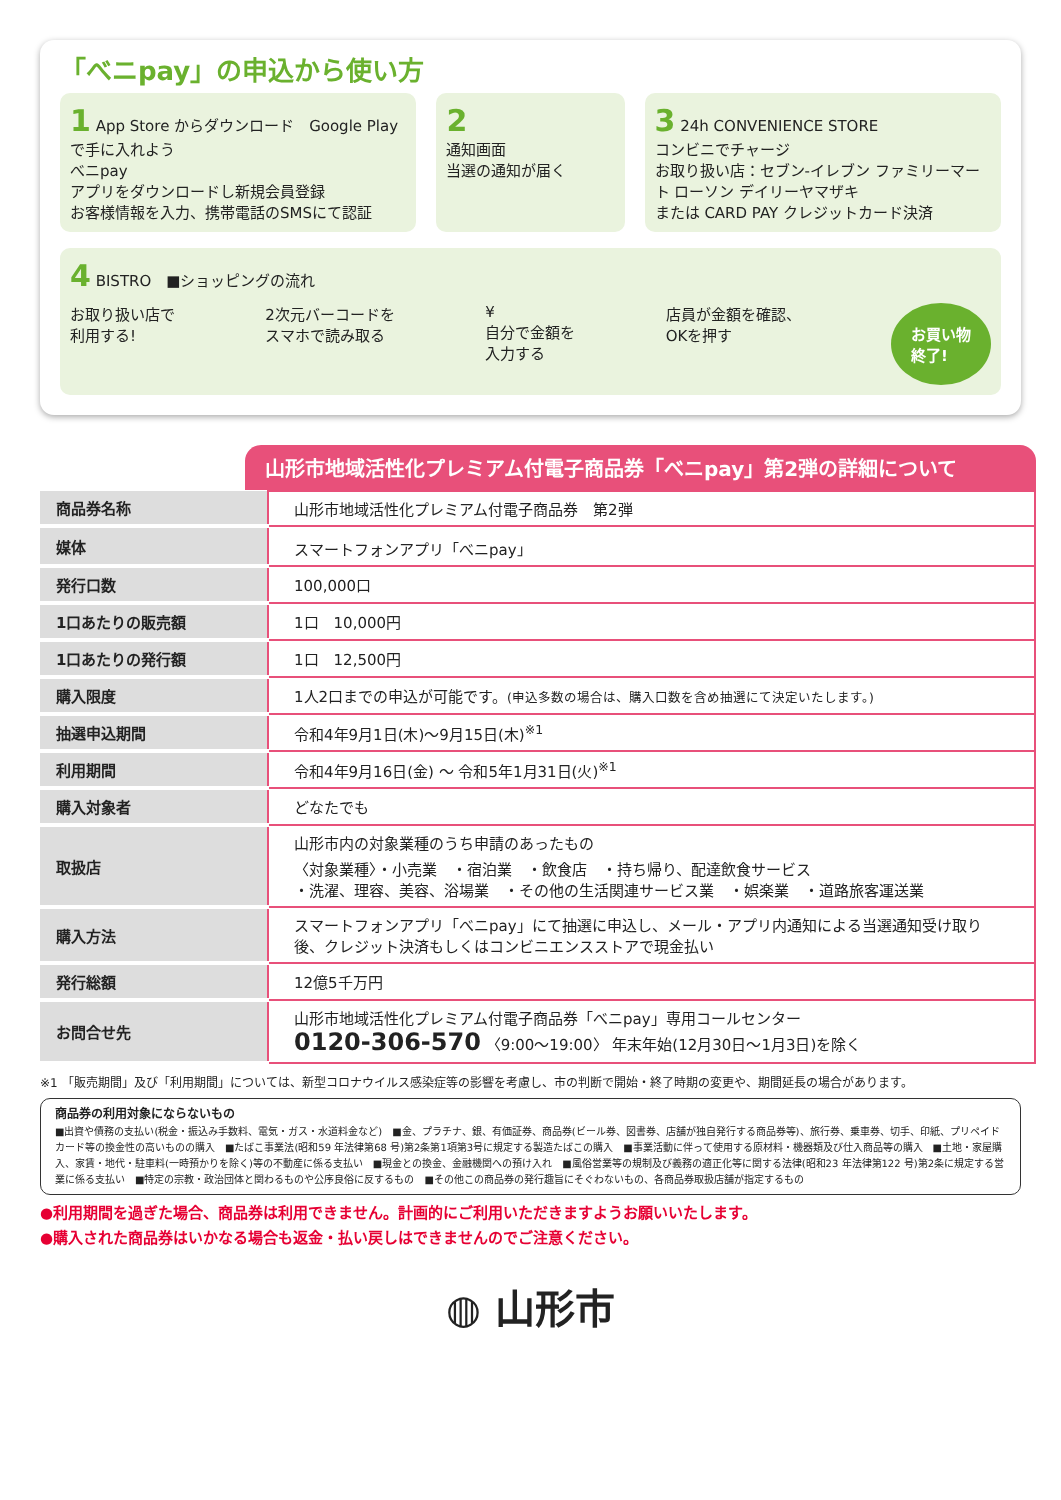「べニpay」の申込から使い方
1 App Store からダウンロード　Google Play で手に入れよう
べニpay
アプリをダウンロードし新規会員登録
お客様情報を入力、携帯電話のSMSにて認証
2
通知画面
当選の通知が届く
3 24h CONVENIENCE STORE
コンビニでチャージ
お取り扱い店：セブン-イレブン ファミリーマート ローソン デイリーヤマザキ
または CARD PAY クレジットカード決済
4 BISTRO　■ショッピングの流れ
お取り扱い店で
利用する!
2次元バーコードを
スマホで読み取る
¥
自分で金額を
入力する
店員が金額を確認、
OKを押す
お買い物
終了!
山形市地域活性化プレミアム付電子商品券「べニpay」第2弾の詳細について
| 商品券名称 | 山形市地域活性化プレミアム付電子商品券 第2弾 |
| 媒体 | スマートフォンアプリ「べニpay」 |
| 発行口数 | 100,000口 |
| 1口あたりの販売額 | 1口 10,000円 |
| 1口あたりの発行額 | 1口 12,500円 |
| 購入限度 | 1人2口までの申込が可能です。 (申込多数の場合は、購入口数を含め抽選にて決定いたします。) |
| 抽選申込期間 | 令和4年9月1日(木)～9月15日(木)<sup>※1</sup> |
| 利用期間 | 令和4年9月16日(金) ～ 令和5年1月31日(火)<sup>※1</sup> |
| 購入対象者 | どなたでも |
| 取扱店 | 山形市内の対象業種のうち申請のあったもの 〈対象業種〉・小売業 ・宿泊業 ・飲食店 ・持ち帰り、配達飲食サービス ・洗濯、理容、美容、浴場業 ・その他の生活関連サービス業 ・娯楽業 ・道路旅客運送業 |
| 購入方法 | スマートフォンアプリ「べニpay」にて抽選に申込し、メール・アプリ内通知による当選通知受け取り後、クレジット決済もしくはコンビニエンスストアで現金払い |
| 発行総額 | 12億5千万円 |
| お問合せ先 | 山形市地域活性化プレミアム付電子商品券「べニpay」専用コールセンター 0120-306-570 〈9:00～19:00〉 年末年始(12月30日～1月3日)を除く |
※1 「販売期間」及び「利用期間」については、新型コロナウイルス感染症等の影響を考慮し、市の判断で開始・終了時期の変更や、期間延長の場合があります。
商品券の利用対象にならないもの
■出資や債務の支払い(税金・振込み手数料、電気・ガス・水道料金など)　■金、プラチナ、銀、有価証券、商品券(ビール券、図書券、店舗が独自発行する商品券等)、旅行券、乗車券、切手、印紙、プリペイドカード等の換金性の高いものの購入　■たばこ事業法(昭和59 年法律第68 号)第2条第1項第3号に規定する製造たばこの購入　■事業活動に伴って使用する原材料・機器類及び仕入商品等の購入　■土地・家屋購入、家賃・地代・駐車料(一時預かりを除く)等の不動産に係る支払い　■現金との換金、金融機関への預け入れ　■風俗営業等の規制及び義務の適正化等に関する法律(昭和23 年法律第122 号)第2条に規定する営業に係る支払い　■特定の宗教・政治団体と関わるものや公序良俗に反するもの　■その他この商品券の発行趣旨にそぐわないもの、各商品券取扱店舗が指定するもの
●利用期間を過ぎた場合、商品券は利用できません。計画的にご利用いただきますようお願いいたします。
●購入された商品券はいかなる場合も返金・払い戻しはできませんのでご注意ください。
◍ 山形市